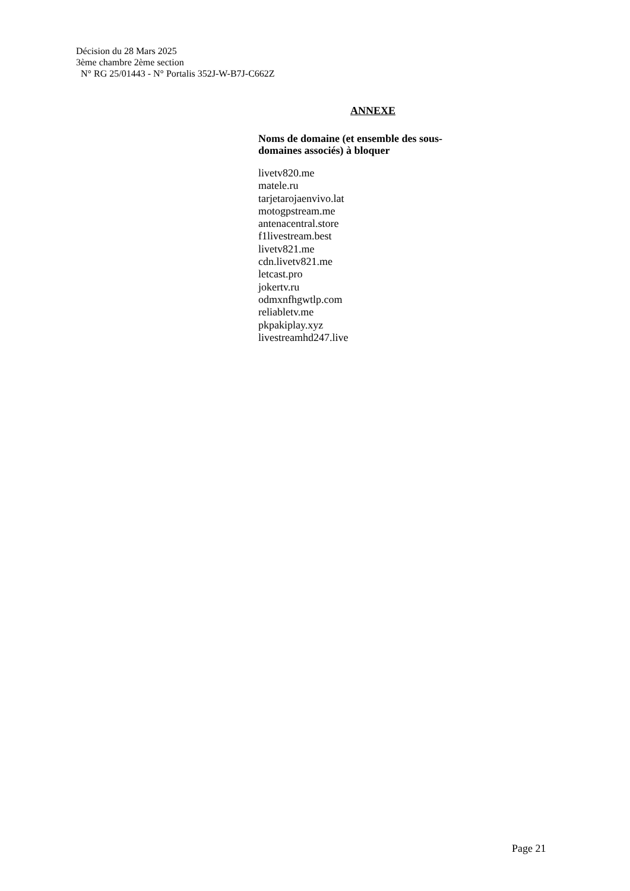Décision du 28 Mars 2025
3ème chambre 2ème section
N° RG 25/01443 - N° Portalis 352J-W-B7J-C662Z
ANNEXE
Noms de domaine (et ensemble des sous-
domaines associés) à bloquer
livetv820.me
matele.ru
tarjetarojaenvivo.lat
motogpstream.me
antenacentral.store
f1livestream.best
livetv821.me
cdn.livetv821.me
letcast.pro
jokertv.ru
odmxnfhgwtlp.com
reliabletv.me
pkpakiplay.xyz
livestreamhd247.live
Page 21